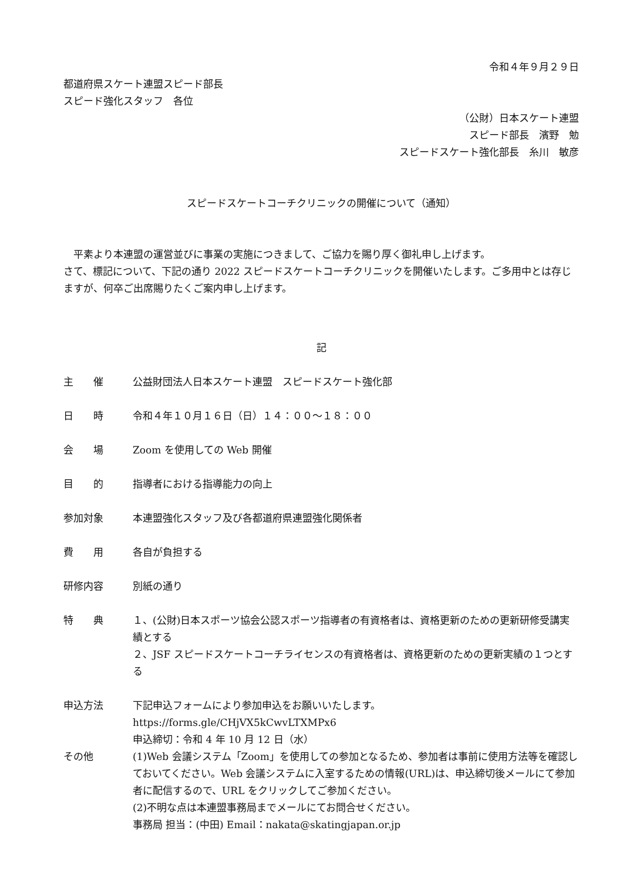令和４年９月２９日
都道府県スケート連盟スピード部長
スピード強化スタッフ　各位
（公財）日本スケート連盟
スピード部長　濱野　勉
スピードスケート強化部長　糸川　敏彦
スピードスケートコーチクリニックの開催について（通知）
　平素より本連盟の運営並びに事業の実施につきまして、ご協力を賜り厚く御礼申し上げます。
さて、標記について、下記の通り 2022 スピードスケートコーチクリニックを開催いたします。ご多用中とは存じますが、何卒ご出席賜りたくご案内申し上げます。
記
主　　催 公益財団法人日本スケート連盟　スピードスケート強化部
日　　時 令和４年１０月１６日（日）１４：００～１８：００
会　　場 Zoom を使用しての Web 開催
目　　的 指導者における指導能力の向上
参加対象 本連盟強化スタッフ及び各都道府県連盟強化関係者
費　　用 各自が負担する
研修内容 別紙の通り
特　　典 １、(公財)日本スポーツ協会公認スポーツ指導者の有資格者は、資格更新のための更新研修受講実績とする
２、JSF スピードスケートコーチライセンスの有資格者は、資格更新のための更新実績の１つとする
申込方法 下記申込フォームにより参加申込をお願いいたします。
https://forms.gle/CHjVX5kCwvLTXMPx6
申込締切：令和 4 年 10 月 12 日（水）
その他 (1)Web 会議システム「Zoom」を使用しての参加となるため、参加者は事前に使用方法等を確認しておいてください。Web 会議システムに入室するための情報(URL)は、申込締切後メールにて参加者に配信するので、URL をクリックしてご参加ください。
(2)不明な点は本連盟事務局までメールにてお問合せください。
事務局 担当：(中田) Email：nakata@skatingjapan.or.jp